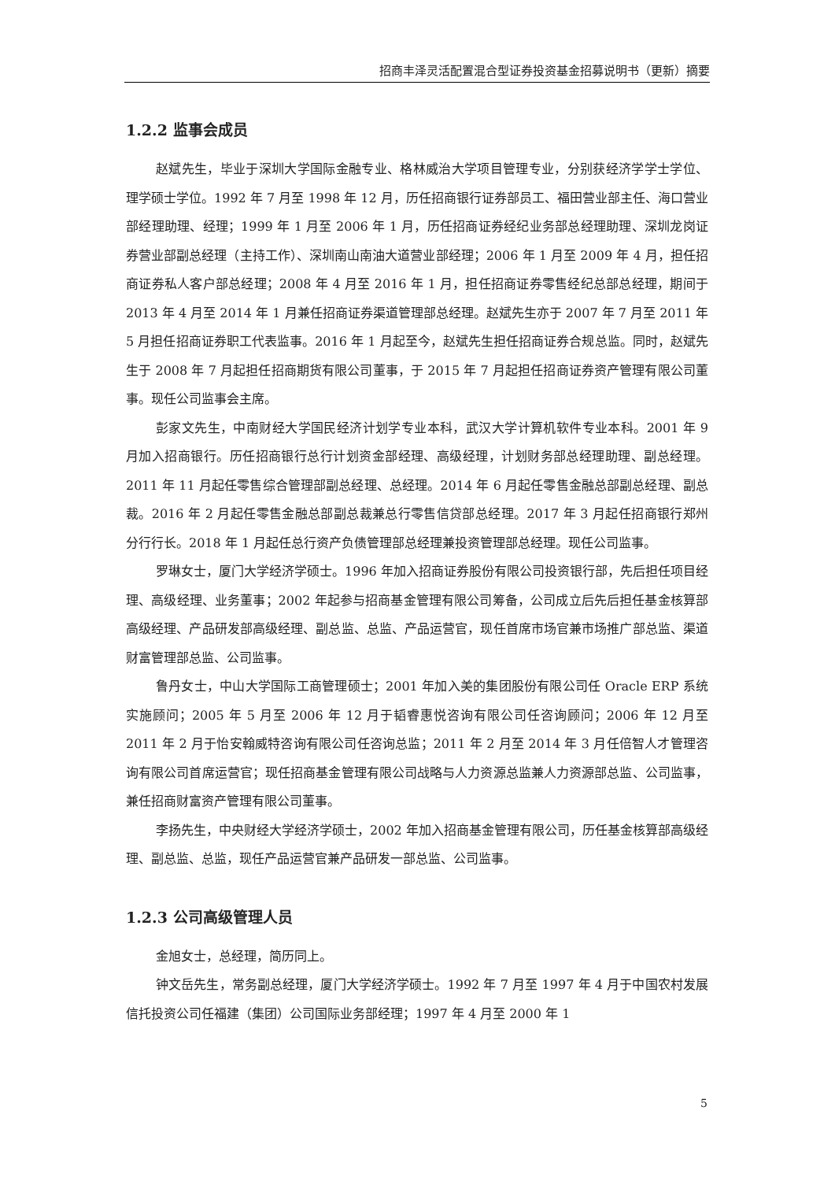招商丰泽灵活配置混合型证券投资基金招募说明书（更新）摘要
1.2.2 监事会成员
赵斌先生，毕业于深圳大学国际金融专业、格林威治大学项目管理专业，分别获经济学学士学位、理学硕士学位。1992 年 7 月至 1998 年 12 月，历任招商银行证券部员工、福田营业部主任、海口营业部经理助理、经理；1999 年 1 月至 2006 年 1 月，历任招商证券经纪业务部总经理助理、深圳龙岗证券营业部副总经理（主持工作）、深圳南山南油大道营业部经理；2006 年 1 月至 2009 年 4 月，担任招商证券私人客户部总经理；2008 年 4 月至 2016 年 1 月，担任招商证券零售经纪总部总经理，期间于 2013 年 4 月至 2014 年 1 月兼任招商证券渠道管理部总经理。赵斌先生亦于 2007 年 7 月至 2011 年 5 月担任招商证券职工代表监事。2016 年 1 月起至今，赵斌先生担任招商证券合规总监。同时，赵斌先生于 2008 年 7 月起担任招商期货有限公司董事，于 2015 年 7 月起担任招商证券资产管理有限公司董事。现任公司监事会主席。
彭家文先生，中南财经大学国民经济计划学专业本科，武汉大学计算机软件专业本科。2001 年 9 月加入招商银行。历任招商银行总行计划资金部经理、高级经理，计划财务部总经理助理、副总经理。2011 年 11 月起任零售综合管理部副总经理、总经理。2014 年 6 月起任零售金融总部副总经理、副总裁。2016 年 2 月起任零售金融总部副总裁兼总行零售信贷部总经理。2017 年 3 月起任招商银行郑州分行行长。2018 年 1 月起任总行资产负债管理部总经理兼投资管理部总经理。现任公司监事。
罗琳女士，厦门大学经济学硕士。1996 年加入招商证券股份有限公司投资银行部，先后担任项目经理、高级经理、业务董事；2002 年起参与招商基金管理有限公司筹备，公司成立后先后担任基金核算部高级经理、产品研发部高级经理、副总监、总监、产品运营官，现任首席市场官兼市场推广部总监、渠道财富管理部总监、公司监事。
鲁丹女士，中山大学国际工商管理硕士；2001 年加入美的集团股份有限公司任 Oracle ERP 系统实施顾问；2005 年 5 月至 2006 年 12 月于韬睿惠悦咨询有限公司任咨询顾问；2006 年 12 月至 2011 年 2 月于怡安翰威特咨询有限公司任咨询总监；2011 年 2 月至 2014 年 3 月任倍智人才管理咨询有限公司首席运营官；现任招商基金管理有限公司战略与人力资源总监兼人力资源部总监、公司监事，兼任招商财富资产管理有限公司董事。
李扬先生，中央财经大学经济学硕士，2002 年加入招商基金管理有限公司，历任基金核算部高级经理、副总监、总监，现任产品运营官兼产品研发一部总监、公司监事。
1.2.3 公司高级管理人员
金旭女士，总经理，简历同上。
钟文岳先生，常务副总经理，厦门大学经济学硕士。1992 年 7 月至 1997 年 4 月于中国农村发展信托投资公司任福建（集团）公司国际业务部经理；1997 年 4 月至 2000 年 1
5